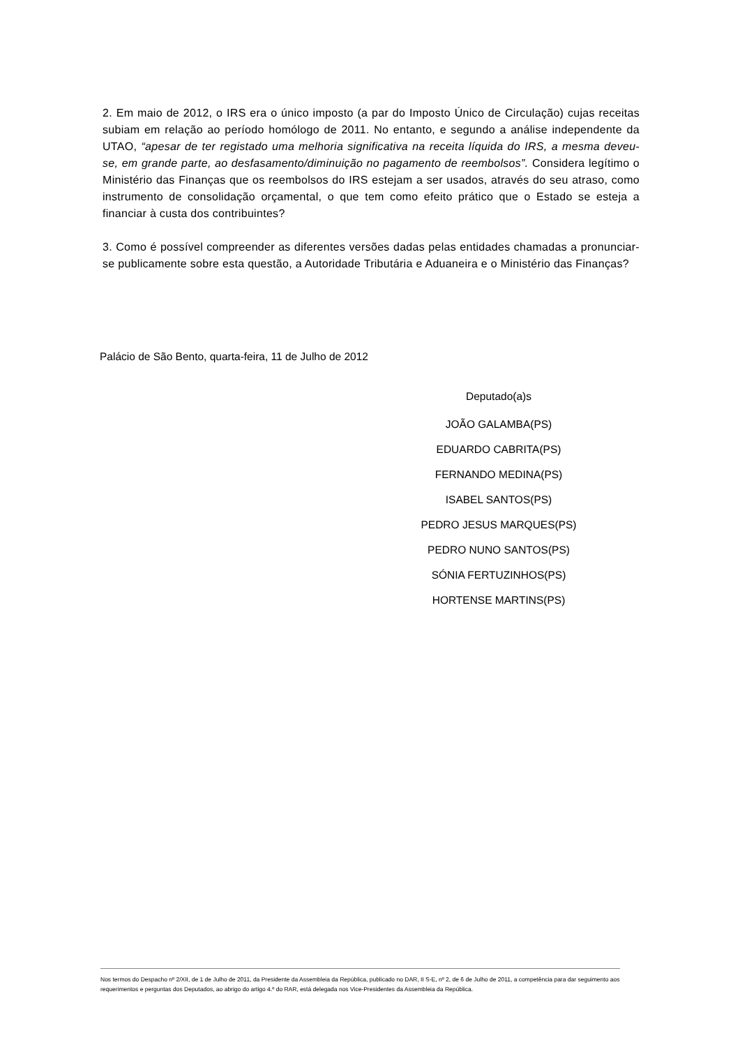2. Em maio de 2012, o IRS era o único imposto (a par do Imposto Único de Circulação) cujas receitas subiam em relação ao período homólogo de 2011. No entanto, e segundo a análise independente da UTAO, “apesar de ter registado uma melhoria significativa na receita líquida do IRS, a mesma deveu-se, em grande parte, ao desfasamento/diminuição no pagamento de reembolsos”. Considera legítimo o Ministério das Finanças que os reembolsos do IRS estejam a ser usados, através do seu atraso, como instrumento de consolidação orçamental, o que tem como efeito prático que o Estado se esteja a financiar à custa dos contribuintes?
3. Como é possível compreender as diferentes versões dadas pelas entidades chamadas a pronunciar-se publicamente sobre esta questão, a Autoridade Tributária e Aduaneira e o Ministério das Finanças?
Palácio de São Bento, quarta-feira, 11 de Julho de 2012
Deputado(a)s
JOÃO GALAMBA(PS)
EDUARDO CABRITA(PS)
FERNANDO MEDINA(PS)
ISABEL SANTOS(PS)
PEDRO JESUS MARQUES(PS)
PEDRO NUNO SANTOS(PS)
SÓNIA FERTUZINHOS(PS)
HORTENSE MARTINS(PS)
Nos termos do Despacho nº 2/XII, de 1 de Julho de 2011, da Presidente da Assembleia da República, publicado no DAR, II S-E, nº 2, de 6 de Julho de 2011, a competência para dar seguimento aos requerimentos e perguntas dos Deputados, ao abrigo do artigo 4.º do RAR, está delegada nos Vice-Presidentes da Assembleia da República.